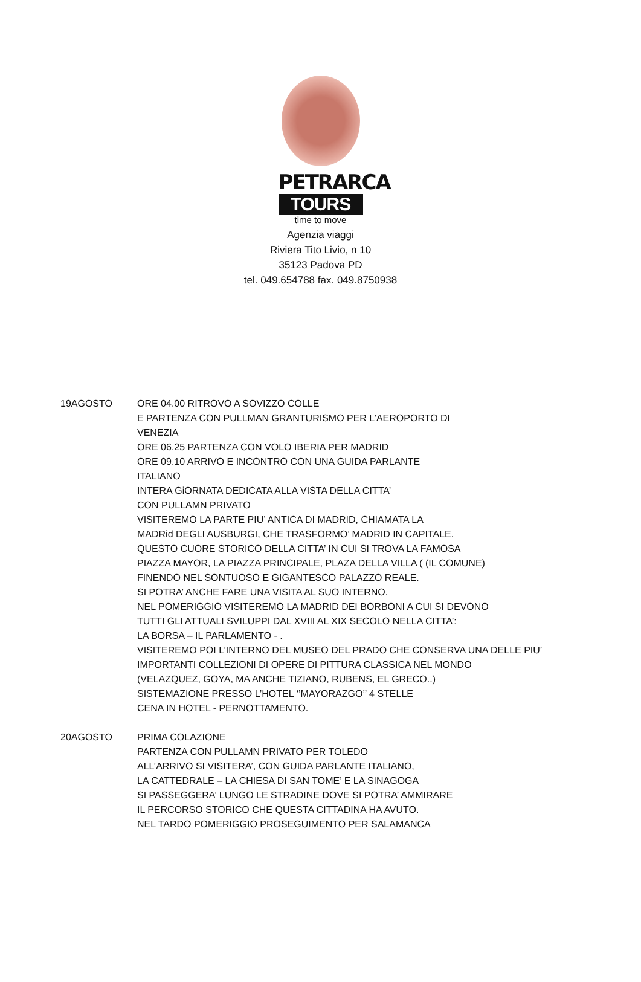PETRARCA
TOURS
time to move
Agenzia viaggi
Riviera Tito Livio, n 10
35123 Padova PD
tel. 049.654788 fax. 049.8750938
19AGOSTO ORE 04.00 RITROVO A SOVIZZO COLLE
E PARTENZA CON PULLMAN GRANTURISMO PER L’AEROPORTO DI
VENEZIA
ORE 06.25 PARTENZA CON VOLO IBERIA PER MADRID
ORE 09.10 ARRIVO E INCONTRO CON UNA GUIDA PARLANTE
ITALIANO
INTERA GiORNATA DEDICATA ALLA VISTA DELLA CITTA’
CON PULLAMN PRIVATO
VISITEREMO LA PARTE PIU’ ANTICA DI MADRID, CHIAMATA LA
MADRid DEGLI AUSBURGI, CHE TRASFORMO’ MADRID IN CAPITALE.
QUESTO CUORE STORICO DELLA CITTA’ IN CUI SI TROVA LA FAMOSA
PIAZZA MAYOR, LA PIAZZA PRINCIPALE, PLAZA DELLA VILLA ( (IL COMUNE)
FINENDO NEL SONTUOSO E GIGANTESCO PALAZZO REALE.
SI POTRA’ ANCHE FARE UNA VISITA AL SUO INTERNO.
NEL POMERIGGIO VISITEREMO LA MADRID DEI BORBONI A CUI SI DEVONO
TUTTI GLI ATTUALI SVILUPPI DAL XVIII AL XIX SECOLO NELLA CITTA’:
LA BORSA – IL PARLAMENTO - .
VISITEREMO POI L’INTERNO DEL MUSEO DEL PRADO CHE CONSERVA UNA DELLE PIU’
IMPORTANTI COLLEZIONI DI OPERE DI PITTURA CLASSICA NEL MONDO
(VELAZQUEZ, GOYA, MA ANCHE TIZIANO, RUBENS, EL GRECO..)
SISTEMAZIONE PRESSO L’HOTEL ‘’MAYORAZGO’’ 4 STELLE
CENA IN HOTEL - PERNOTTAMENTO.
20AGOSTO PRIMA COLAZIONE
PARTENZA CON PULLAMN PRIVATO PER TOLEDO
ALL’ARRIVO SI VISITERA’, CON GUIDA PARLANTE ITALIANO,
LA CATTEDRALE – LA CHIESA DI SAN TOME’ E LA SINAGOGA
SI PASSEGGERA’ LUNGO LE STRADINE DOVE SI POTRA’ AMMIRARE
IL PERCORSO STORICO CHE QUESTA CITTADINA HA AVUTO.
NEL TARDO POMERIGGIO PROSEGUIMENTO PER SALAMANCA